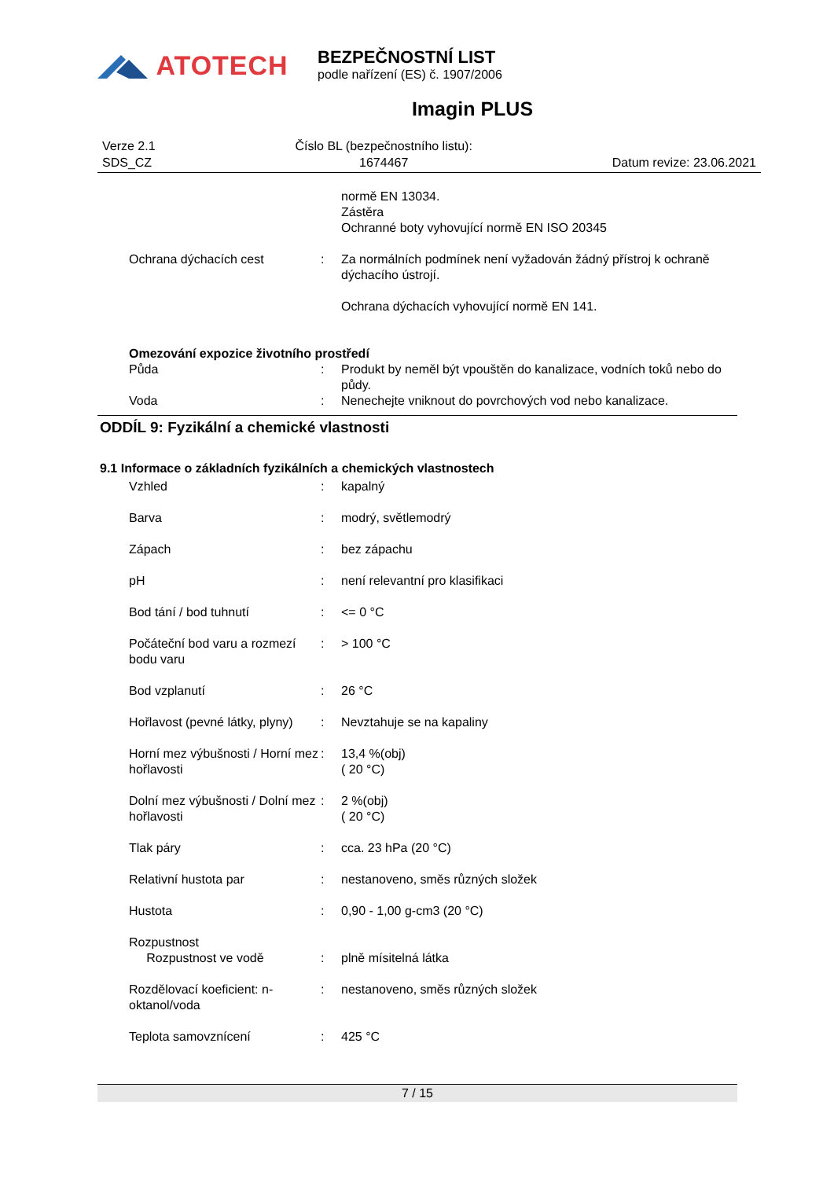ATOTECH
BEZPEČNOSTNÍ LIST
podle nařízení (ES) č. 1907/2006
Imagin PLUS
Verze 2.1
SDS_CZ
Číslo BL (bezpečnostního listu):
1674467
Datum revize: 23.06.2021
| | | normě EN 13034. Zástěra Ochranné boty vyhovující normě EN ISO 20345 |
| Ochrana dýchacích cest | : | Za normálních podmínek není vyžadován žádný přístroj k ochraně dýchacího ústrojí. Ochrana dýchacích vyhovující normě EN 141. |
| Omezování expozice životního prostředí | | |
| Půda | : | Produkt by neměl být vpouštěn do kanalizace, vodních toků nebo do půdy. |
| Voda | : | Nenechejte vniknout do povrchových vod nebo kanalizace. |
ODDÍL 9: Fyzikální a chemické vlastnosti
9.1 Informace o základních fyzikálních a chemických vlastnostech
| Vzhled | : | kapalný |
| Barva | : | modrý, světlemodrý |
| Zápach | : | bez zápachu |
| pH | : | není relevantní pro klasifikaci |
| Bod tání / bod tuhnutí | : | <= 0 °C |
| Počáteční bod varu a rozmezí bodu varu | : | > 100 °C |
| Bod vzplanutí | : | 26 °C |
| Hořlavost (pevné látky, plyny) | : | Nevztahuje se na kapaliny |
| Horní mez výbušnosti / Horní mez hořlavosti | : | 13,4 %(obj) ( 20 °C) |
| Dolní mez výbušnosti / Dolní mez hořlavosti | : | 2 %(obj) ( 20 °C) |
| Tlak páry | : | cca. 23 hPa (20 °C) |
| Relativní hustota par | : | nestanoveno, směs různých složek |
| Hustota | : | 0,90 - 1,00 g-cm3 (20 °C) |
| Rozpustnost Rozpustnost ve vodě | : | plně mísitelná látka |
| Rozdělovací koeficient: n-oktanol/voda | : | nestanoveno, směs různých složek |
| Teplota samovznícení | : | 425 °C |
7 / 15